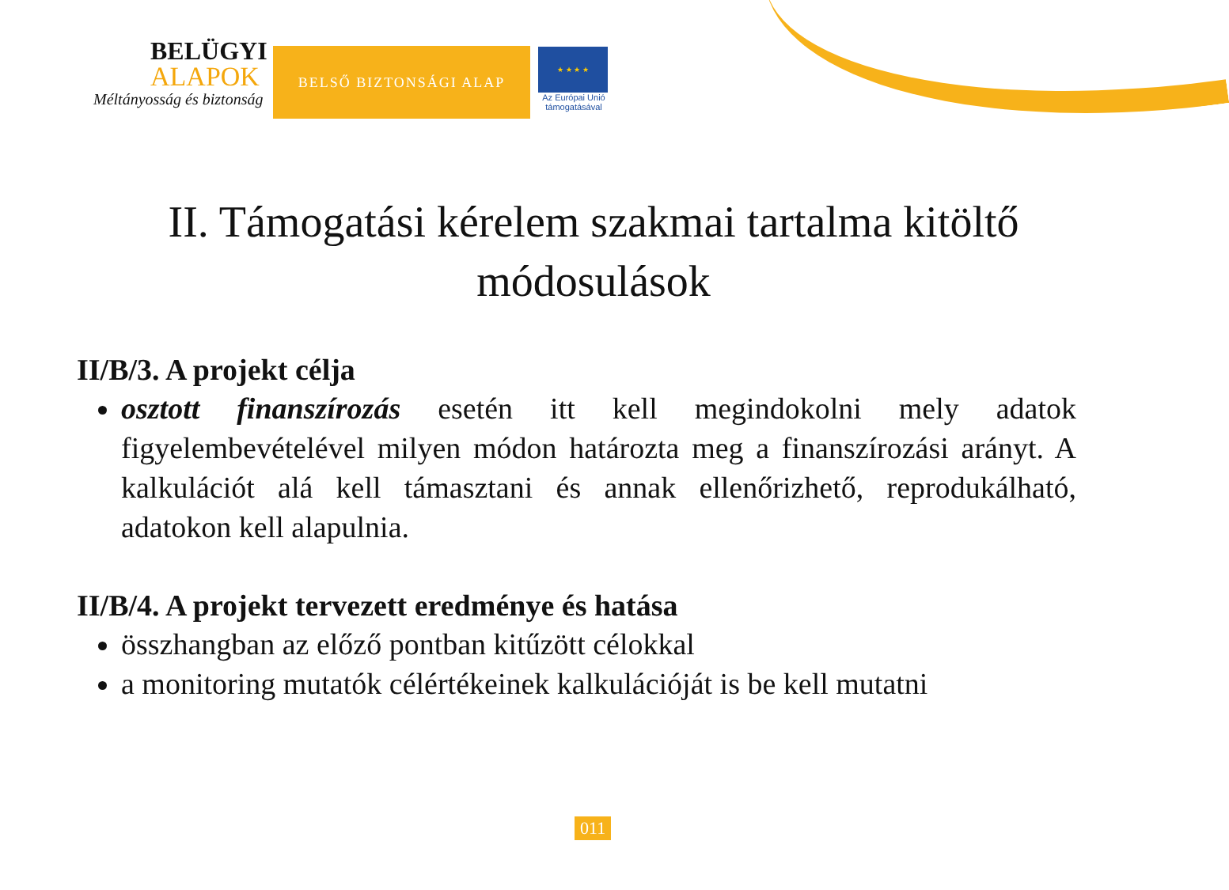BELÜGYI
ALAPOK
Méltányosság és biztonság
BELSŐ BIZTONSÁGI ALAP
★ ★ ★ ★
Az Európai Unió támogatásával
II. Támogatási kérelem szakmai tartalma kitöltő módosulások
II/B/3. A projekt célja
osztott finanszírozás esetén itt kell megindokolni mely adatok figyelembevételével milyen módon határozta meg a finanszírozási arányt. A kalkulációt alá kell támasztani és annak ellenőrizhető, reprodukálható, adatokon kell alapulnia.
II/B/4. A projekt tervezett eredménye és hatása
összhangban az előző pontban kitűzött célokkal
a monitoring mutatók célértékeinek kalkulációját is be kell mutatni
011